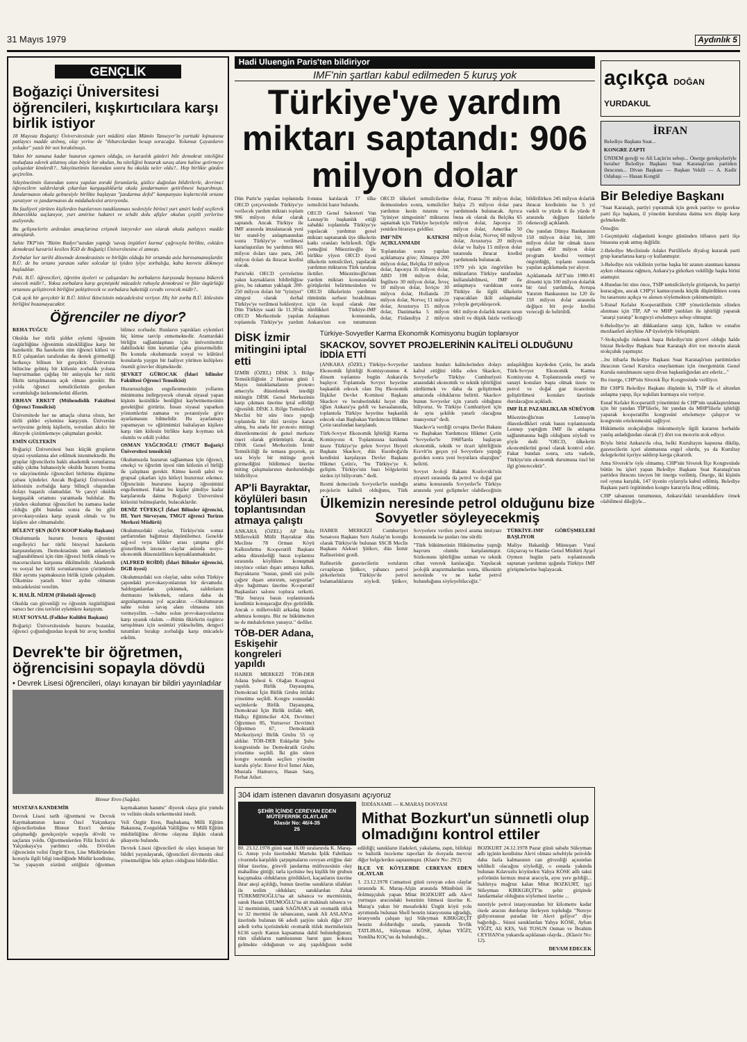31 Mayıs 1979 Aydınlık 5
GENÇLİK
Boğaziçi Üniversitesi öğrencileri, kışkırtıcılara karşı birlik istiyor
18 Mayısta Boğaziçi Üniversitesinde yurt müdürü olan Mümin Tanseyer'in yurttaki lojmanına patlayıcı madde atılmış, olay yerine de "ihbarcılardan hesap soracağız. Yolumuz Çayanların yoludur" yazılı bir not bırakılmıştı.
Yakın bir zamana kadar huzurun egemen olduğu, en karanlık günleri bile demokrat niteliğini muhafaza ederek atlatmış olan böyle bir okulun, bu niteliğini bozarak savaş alanı haline getirmeye çalışanlar kimlerdi?.. Sıkıyönetimin ilanından sonra bu okulda neler oldu?.. Hep birlikte gözden geçirelim.
Sıkıyönetimin ilanından sonra yapılan zoraki forumlarla, gizlice dağıtılan bildirilerle, devrimci öğrencilere saldırılarak çıkarılan kargaşalıklarla okula jandarmanın getirilmesi başarılmıştı. Jandarmanın okula gelmesiyle birlikte başlayan "jandarma defol" kampanyası kışkırtıcılık ortamı yaratıyor ve jandarmanın da müdahalesini artırıyordu.
Bu faaliyeti yürüten kişilerden bazılarının tutuklanması nedeniyle birinci yurt amiri hedef seçilerek ihbarcılıkla suçlanıyor, yurt amirine hakaret ve tehdit dolu afişler okulun çeşitli yerlerine asılıyordu.
Bu gelişmelerin ardından amaçlarına erişmek isteyenler son olarak okula patlayıcı madde atmışlardı.
Sahte TKP'nin "Bizim Radyo"sundan yaptığı 'savaş örgütleri kurma' çağrısıyla birlikte, eskiden demokrasi havarisi kesilen İGD de Boğaziçi Üniversitesine el atmıştı.
Zorbalar her tarihi dönemde demokrasinin ve birliğin olduğu bir ortamda asla barınamamışlardır. B.Ü. de bu ortamı yaratan sahte solcular işi iyiden iyiye zorbalığa, kaba kuvvete dökmeye başladılar.
Peki. B.Ü. öğrencileri, öğretim üyeleri ve çalışanları bu zorbaların karşısında boynunu bükerek sinecek midir?.. Yoksa zorbalara karşı geçmişteki mücadele ruhuyla demokrasi ve fikir özgürlüğü ortamını geliştirerek birliğini pekiştirecek ve zorbalara hakettiği cevabı verecek midir?..
Çok açık bir gerçektir ki B.Ü. kitlesi ikincisinin mücadelesini veriyor. Hiç bir zorba B.Ü. kitlesinin birliğini bozamayacaktır.
Öğrenciler ne diyor?
REHA TUĞCU
Okulda her türlü şiddet eylemi öğrenim özgürlüğüne öğrenimin sürekliliğine karşı bir harekettir. Bu hareketin tüm öğrenci kitlesi ve B.Ü çalışanları tarafından da destek görmediği herkesçe bilinen bir gerçektir. Üniversite bilincine gelmiş bir kitlenin zorbalık yoluna başvurmadan çağdaş bir anlayışla her türlü fikrin tartışılmasına açık olması gerekir. Bu yolda öğrenci temsilcilerinin gereken sorumluluğu üstlenmelerini dilerim.
ERHAN ERKUT (Mühendislik Fakültesi Öğrenci Temsilcisi)
Üniversitede her ne amaçla olursa olsun, her türlü şiddet eylemine karşıyım. Üniversite seviyesine gelmiş kişilerin, sorunları akılcı bir düzeyde çözümlemeye çalışmaları gerekir.
EMİN GÜLTEKİN
Boğaziçi Üniversitesi bazı küçük grupların siyasi oyunlarına alet edilmek istenmektedir. Bu gruplar öğrencilerin haklı akademik sorunlarına sahip çıkma bahanesiyle okulda huzuru bozma ve sıkıyönetimle öğrencileri birbirine düşürme çabası içindeler. Ancak Boğaziçi Üniversitesi kitlesinin zorbalığa karşı bilinçli oluşundan dolayı başarılı olamadılar. Ve çareyi okulda kargaşalık ortamını yaratmada buldular. Bu yüzden okulumuz öğrencileri bu zamana kadar olduğu gibi bundan sonra da bu gibi provokasyonlara karşı uyanık olmalı ve bu kişilere alet olmamalıdır.
BÜLENT ŞEN (KÖY-KOOP Kulüp Başkanı)
Okulumuzda huzuru bozucu öğrenimi engelleyici her türlü bireysel hareketin karşısındayım. Demokrasinin tam anlamıyla sağlanabilmesi için tüm öğrenci birlik olmalı ve maceracıların karşısına dikilmelidir. Akademik ve sosyal her türlü sorunlarımızın çözümünde fikir ayrımı yapmaksızın birlik içinde çalışalım. Ülkemize yararlı birer aydın olmanın mücadelesini verelim.
K. HALİL NİJEM (Filistinli öğrenci)
Okulda can güvenliği ve öğrenim özgürlüğünü sarsıcı her cins terörist eylemlere karşıyım.
SUAT SOYSAL (Folklor Kulübü Başkanı)
Boğaziçi Üniversitesinde huzuru bozanlar, öğrenci çoğunluğundan kopuk bir avuç kendini bilmez zorbadır. Bunların yaptıkları eylemleri hiç kimse tasvip etmemektedir. Aramızdaki birliğin sağlamlaşması için üniversitemiz dahilindeki tüm kurumlar çaba göstermelidir. Bu konuda okulumuzda sosyal ve kültürel konularda yaygın bir faaliyet yürüten kulüplere önemli görevler düşmektedir.
ŞEVKET GÜROCAK (İdari bilimler Fakültesi Öğrenci Temsilcisi)
Huzursuzluğun engellenmesinin yollarını minimuma indirgeyecek olursak siyasal yapan kişinin kesinlikle benliğini kaybetmemesinin gerektiğini görürüz. İnsan siyasal yaparken yöntemlerini zamana ve potansiyele göre ayarlamasını bilmelidir. Bu ayarlamayı yapamayan ve eğitimimizi baltalayan kişilere karşı tüm kitlenin birlikte karşı koyması tek olumlu ve etkili yoldur.
OSMAN YAĞCIOĞLU (TMGT Boğaziçi Üniversitesi temsilcisi)
Okulumuzda huzurun sağlanması için öğrenci, emekçi ve öğretim üyesi tüm kitlenin el birliği ile çalışması gerekir. Kimse kendi şahsi ve grupsal çıkarları için kitleyi huzursuz edemez. Öğrencinin huzurunu kaçırıp öğrenimini engellenmesi. Fakat bu kişiler şimdiye kadar karşılarında daima Boğaziçi Üniversitesi kitlesini bulmuşlardır, bulacaklardır.
DENİZ TÜFEKÇİ (İdari Bilimler öğrencisi, III. Yurt Sürveyanı, TMGT öğrenci Turizm Merkezi Müdürü)
Okulumuzdaki olaylar, Türkiye'nin somut şartlarından bağımsız düşünülemez. Genelde sağ-sol veya klikler arası çatışma gibi gösterilmek istenen olaylar aslında sosyo-ekonomik düzensizlikten kaynaklanmaktadır.
(ALFRED ROİDİ) (İdari Bilimler öğrencisi, DGB üyesi)
Okulumuzdaki son olaylar, sahte solun Türkiye çapındaki provokasyonlarının bir devamıdır. Saldırganlardan çekinmek, saldırıların durmasını beklemek, onların daha da azgınlaşmasına yol açacaktır. —Okulumuzun sahte solun savaş alanı olmasına izin vermeyelim. —Sahte solun provokasyonlarına karşı uyanık olalım. —Bütün fikirlerin özgürce tartışılması için sesimizi yükseltelim, dengeci tutumları bırakıp zorbalığa karşı mücadele edelim.
Devrek'te bir öğretmen, öğrencisini sopayla dövdü
• Devrek Lisesi öğrencileri, olayı kınayan bir bildiri yayınladılar
Binnur Eren (Sağda).
MUSTAFA KANDEMİR
Devrek Lisesi tarih öğretmeni ve Devrek Kaymakamının karısı Özel Yalçınkaya öğrencilerinden Binnur Eren'i dersine çalışmadığı gerekçesiyle sopayla dövdü ve saçlarını yoldu. Öğretmenlerden Filiz İncirci de Yalçınkaya'ya yardımcı oldu. Dövülen öğrencinin velisi Özgür Eren, Lise Müdüründen konuyla ilgili bilgi istediğinde Müdür kendisine, "ne yapayım sözünü ettiğiniz öğretmen kaymakamın hanımı" diyerek olaya göz yumdu ve velinin okulu terketmesini istedi.
Veli Özgür Eren, Başbakana, Milli Eğitim Bakanına, Zonguldak Valiliğine ve Milli Eğitim müdürlüğüne dövme olayına ilişkin olarak şikayette bulundu.
Devrek Lisesi öğrencileri de olayı kınayan bir bildiri yayınlayarak, öğrencileri dövmenin okul yönetmeliğine bile aykırı olduğunu bildirdiler.
Hadi Uluengin Paris'ten bildiriyor
IMF'nin şartları kabul edilmeden 5 kuruş yok
Türkiye'ye yardım miktarı saptandı: 906 milyon dolar
Dün Paris'te yapılan toplantıda OECD çerçevesinde Türkiye'ye verilecek yardım miktarı toplam 906 milyon dolar olarak saptandı. Ancak Türkiye ile IMF arasında imzalanacak yeni bir stand-by anlaşmasından sonra Türkiye'ye verilmesi kararlaştırılan bu yardımın 661 milyon doları taze para, 245 milyon doları da ihracat kredisi olacak.
Paris'teki OECD çevrelerine yakın kaynakların bildirdiğine göre, bu rakamın yaklaşık 200-250 milyon doları bir "iyiniyet" simgesi olarak derhal Türkiye'ye verilmesi bekleniyor. Dün Türkiye saati ile 11.30'da OECD Merkezinde yapılan toplantıda Türkiye'ye yardım fonuna katılacak 17 ülke temsilcisi hazır bulundu.
OECD Genel Sekreteri Van Lennep'in başkanlık ettiği sabahki toplantıda Türkiye'ye yapılacak yardımın genel miktarı saptanarak üye ülkelerin katkı oranları belirlendi. Öğle yemeğini Müezzinoğlu ile birlikte yiyen OECD üyesi ülkelerin temsilcileri, yapılacak yardımın miktarını Türk tarafına ilettiler. Müezzinoğlu'nun yardım miktarı konusundaki görüşlerini belirtmesinden ve OECD ülkelerinin yardımın tümünün serbest bırakılması için ön koşul olarak öne sürdükleri Türkiye-IMF Anlaşması konusunda, Ankara'nın son tutumunun OECD ülkeleri temsilcilerine iletmesinden sonra, temsilciler yardımın kesin tutarını ve "iyiniyet simgesinin" miktarını saptamak için Türkiye heyetiyle yeniden biraraya geldiler.
IMF'NİN KATKISI AÇIKLANMADI
Toplantıdan sonra yapılan açıklamaya göre; Almanya 200 milyon dolar, Belçika 10 milyon dolar, Japonya 35 milyon dolar, ABD 198 milyon dolar, İngiltere 30 milyon dolar, İsveç 10 milyon dolar, İsviçre 30 milyon dolar, Hollanda 20 milyon dolar, Norveç 11 milyon dolar, Avusturya 15 milyon dolar, Danimarka 5 milyon dolar, Finlandiya 2 milyon dolar, Fransa 70 milyon dolar, İtalya 25 milyon dolar para yardımında bulunacak. Ayrıca buna ek olarak da Belçika 65 milyon dolar, Japonya 35 milyon dolar, Amerika 50 milyon dolar, Norveç 60 milyon dolar, Avusturya 20 milyon dolar ve İtalya 15 milyon dolar tutarında ihracat kredisi yardımında bulunacak.
1979 yılı için öngörülen bu miktarların Türkiye tarafından kullanılabilmesi, IMF ile anlaşmaya vardıktan sonra Türkiye ile ilgili ülkelerin yapacakları ikili anlaşmalar yoluyla gerçekleşecek.
661 milyon dolarlık tutarın uzun süreli ve düşük faizle verileceği bildirilirken 245 milyon dolarlık ihracat kredisinin ise 5 yıl vadeli ve yüzde 6 ile yüzde 8 arasında değişen faizlerle ödeneceği açıklandı.
Öte yandan Dünya Bankasının 150 milyon dolar bir, 300 milyon dolar bir olmak üzere toplam 450 milyon dolar program kredisi vermeyi öngördüğü, toplantı sonunda yapılan açıklamada yer alıyor.
Açıklamada AET'nin 1980-81 dönemi için 100 milyon dolarlık bir özel yardımda, Avrupa Yatırım Bankasının ise 120 ile 150 milyon dolar arasında değişen bir proje kredisi vereceği de belirtildi.
DİSK İzmir mitingini iptal etti
İZMİR (ÖZEL) DİSK 3. Bölge Temsilciliğinin 2 Haziran günü 1 Mayıs tutuklamalarını protesto amacıyla düzenlemek istediği mitingin DİSK Genel Merkezinin karşı çıkması üzerine iptal edildiği öğrenildi. DİSK 3. Bölge Temsilcileri Meclisi bir süre önce yaptığı toplantıda bir dizi tavsiye kararı almış, bu arada bir protesto mitingi düzenlenmesini de genel merkeze öneri olarak götürmüştü. Ancak, DİSK Genel Merkezinin İzmir Temsilciliği ile temasa geçerek, şu sıra böyle bir mitinge gerek görmediğini bildirmesi üzerine miting çalışmalarının durdurulduğu bildiriliyor.
AP'li Bayraktar, köylüleri basın toplantısından atmaya çalıştı
ANKARA (ÖZEL) AP Bolu Milletvekili Müfit Bayraktar dün Mecliste 78 Orman Köyü Kalkındırma Kooperatifi Başkanı adına düzenlediği basın toplantısı sırasında köylülere konuşmak isteyince onları dışarı atmaya kalktı. Bayraktarın "Susun, şimdi sizi polis çağırır dışarı attırırım, saygısızlar" diye bağırması üzerine Kooperatif Başkanları salonu topluca terketti. "Biz buraya basın toplantısında kendimiz konuşacağız diye getirildik. Ancak o milletvekili arkadaş bizim adımıza konuştu. Biz ne hükümetten ne de muhalefetten yanayız." dediler.
TÖB-DER Adana, Eskişehir kongreleri yapıldı
HABER MERKEZİ TÖB-DER Adana Şubesi 6. Olağan Kongresi yapıldı. Birlik Dayanışma, Demokrasi İçin Birlik Grubu ittifakı yönetime seçildi. Kongre sonundaki seçimlerde Birlik Dayanışma, Demokrasi İçin Birlik ittifakı 448, Halkçı Eğitimciler 424, Devrimci Öğretmen 85, Yurtsever Devrimci Öğretmen 67, Demokratik Merkeziyetçi Birlik Grubu 55 oy aldılar. TÖB-DER Eskişehir Şube kongresinde ise Demokratik Grubu yönetime seçildi. İki gün süren kongre sonunda seçilen yönetim kurulu şöyle: Enver Erol İsmet Akın, Mustafa Hamurcu, Hasan Satış, Ferhat Atlıer.
Türkiye-Sovyetler Karma Ekonomik Komisyonu bugün toplanıyor
SKACKOV, SOVYET PROJELERİNİN KALİTELİ OLDUĞUNU İDDİA ETTİ
(ANKARA (ÖZEL) Türkiye-Sovyetler Ekonomik İşbirliği Komisyonunun 4. dönem toplantısı bugün Ankara'da başlıyor. Toplantıda Sovyet heyetine başkanlık edecek olan Dış Ekonomik İlişkiler Devlet Komitesi Başkanı Skackov ve beraberindeki heyet dün öğlen Ankara'ya geldi ve havaalanında, toplantıda Türkiye heyetine başkanlık edecek olan Başbakan Yardımcısı Hikmet Çetin tarafından karşılandı.
Türk-Sovyet Ekonomik İşbirliği Karma Komisyonu 4. Toplantısına katılmak üzere Türkiye'ye gelen Sovyet Heyeti Başkanı Skackov, dün Esenboğa'da kendisini karşılayan Devlet Başkanı Hikmet Çetin'e, "bu Türkiye'ye 6. gelişim. Türkiye'nin bazı bölgelerini sizden iyi biliyorum." dedi.
Resmi demecinde Sovyetler'in sunduğu projelerin kaliteli olduğunu, Türk tarafının bunları kalitelerinden dolayı kabul ettiğini iddia eden Skackov, Sovyetler'le Türkiye Cumhuriyeti arasındaki ekonomik ve teknik işbirliğini sürdürmek ve daha da geliştirmek amacında olduklarını belirtti. Skackov bunun Sovyetler için yararlı olduğunu biliyoruz. Ve Türkiye Cumhuriyeti için de aynı şekilde yararlı olacağına inanıyoruz" dedi.
Skackov'a verdiği cevapta Devlet Bakanı ve Başbakan Yardımcısı Hikmet Çetin "Sovyetler'le 1960'larda başlayan ekonomik, teknik ve ticari işbirliğinin Ecevit'in geçen yıl Sovyetlere yaptığı geziden sonra yeni boyutlara ulaştığını" belirtti.
Sovyet Jeoloji Bakanı Kozlovski'nin ziyareti sırasında da petrol ve doğal gaz arama konusunda Sovyetler'le Türkiye arasında yeni gelişmeler olabileceğinin anlaşıldığını kaydeden Çetin, bu arada Türk-Sovyet Ekonomik Karma Komisyonu 4. Toplantısında enerji ve sanayi konuları başta olmak üzere ve petrol ve doğal gaz ticaretinin geliştirilmesi konuları üzerinde durulacağını açıkladı.
IMF İLE PAZARLIKLAR SÜRÜYOR
Müezzinoğlu'nun Lennep'in düzenledikleri ortak basın toplantısında Lennep yaptığım IMF ile anlaşma sağlanmasına bağlı olduğunu söyledi ve şöyle dedi: "OECD, ülkelerin ekonomilerini genel olarak kontrol eder. Fakat bundan sonra, orta vadede, Türkiye'nin ekonomik durumuna özel bir ilgi gösterecektir".
Ülkemizin neresinde petrol olduğunu bize Sovyetler söyleyecekmiş
HABER MERKEZİ Cumhuriyet Senatosu Başkanı Sırrı Atalay'ın konuğu olarak Türkiye'de bulunan SSCB Meclis Başkanı Aleksei Şitikov, dün İzmir Rafinerisini gezdi.
Rafineride gazetecilerin sorularını cevaplayan Şitikov, yabancı petrol şirketlerinin Türkiye'de petrol bulamadıklarını söyledi. Şitikov, Sovyetlere verilen petrol arama imtiyazı konusunda ise şunları öne sürdü:
"Türk hükümetinin Hükümetine yaptığı başvuru olumlu karşılanmıştır. Sözkonusu işbirliğine uzman ve teknik cihaz vererek katılacağız. Yapılacak jeolojik araştırmalardan sonra, ülkenizin neresinde ve ne kadar petrol bulunduğunu söyleyebileceğiz."
TÜRKİYE-IMF GÖRÜŞMELERİ BAŞLIYOR
Maliye Bakanlığı Müsteşarı Vural Güçsavaş ve Hazine Genel Müdürü Ayşel Oymen bugün paris toplantısında saptanan yardımın ışığında Türkiye IMF görüşmelerine başlayacak.
304 idam istenen davanın dosyasını açıyoruz
ŞEHİR İÇİNDE CEREYAN EDEN MÜTEFERRİK OLAYLAR
Klasör No: 46/4-35
25
İDDİANAME — K.MARAŞ DOSYASI
Mithat Bozkurt'un sünnetli olup olmadığını kontrol ettiler
80. 23.12.1978 günü saat 16.00 sıralarında K. Maraş-G. Antep yolu üzerindeki Marteks İplik Fabrikası civarında karşılıklı çarpışmaların cereyan ettiğine dair ihbar üzerine, görevli jandarma müfrezesinin olay mahalline gittiği; tarla içerisine beş kişilik bir grubun kaçışmakta olduklarını gördükleri, kaçanların üzerine ihtar ateşi açıldığı, bunun üzerine sanıkların silahları ile teslim oldukları; sanıklardan Zekai TÜRKMENOĞLU'na ait tabanca ve mermisinin, sanık Hasan URUMOĞLU'na ait makinalı tabanca ve 32 mermisinin, sanık SAĞNAK'a ait otomatik tüfek ve 32 mermisi ile tabancanın, sanık Ali ASLAN'ın üzerinde bulunan 66 adedi şarjöre takılı diğer 207 adedi torba içerisindeki otomatik tüfek mermilerinin 6136 sayılı Kanun kapsamına dahil bulunduğunun; tüm silahların namlusunun barut gazı kokusu gelmekte olduğunun ve atış yapıldığının tesbit edildiği; sanıkların ifadeleri, yakalama, zaptı, bilirkişi ve balistik inceleme raporları ile dosyada mevcut diğer belgelerden saptanmıştır. (Klasör No: 29/2)
İLÇE VE KÖYLERDE CEREYAN EDEN OLAYLAR
1. 23.12.1978 Cumartesi günü cereyan eden olaylar sırasında K. Maraş-Afşin arasında Münibüsü ile dolmuşçuluk yapan Mitat BOZKURT adlı Alevi yurttaşın aracındaki benzinin bitmesi üzerine K. Maraş'a yakın bir mesafedeki Üngüt köyü yolu ayrımında bulunan Shell benzin istasyonuna uğradığı, istasyonda çalışan işçi Süleyman KIRKGEÇİT benzin doldurduğu sırada, yanında Tevfik TATLIBAL, Süleyman KÖSE, Ayhan YİĞİT, Yemliha KOÇ'un da bulunduğu...
BOZKURT 24.12.1978 Pazar günü sabahı Süleyman adlı işçinin kendisine Alevi olması sebebiyle petrolde daha fazla kalmasının can güvenliği açısından tehlikeli olacağını söylediği, o esnada yakında bulunan Kılavuzlu köyünden Yahya KÖSE adlı taksi şoförünün kırmızı murat aracıyla, aynı yere geldiği... Saldırıya mağruz kalan Mitat BOZKURT, işçi Süleyman KIRKGEÇİT'in şehir girişinde Jandarmalar olduğunu söylemesi üzerine ...
suretiyle petrol istasyonundan bir kilometre kadar ötede aracını durdurup ilerleyen topluluğa "Nereye gidiyorsunuz şuradan bir Alevi geliyor" diye bağırdığı... Sünni sanıklardan Yahya KÖSE, Ayhan YİĞİT, Ali KES, Veli TOSUN Osman ve İbrahim CEYHAN'ın yukarıda açıklanan olayda... (Klasör No: 12).
DEVAM EDECEK
açıkça DOĞAN YURDAKUL
İRFAN
Belediye Başkanı Suat...
KONGRE ZAPTI
ÜNDEM gereği ve Ali Laçin'ın sebep... Önerge gerekçeleriyle beraber Belediye Başkanı Suat Karataşlı'nın partiden ihracının... Divan Başkanı — Başkan Vekili — A. Kadir Odabaşı — Hasan Kongül
Bir Belediye Başkanı
"Suat Karataşlı, partiyi yıpratmak için gerek partiye ve gerekse parti ilçe başkanı, il yönetim kuruluna daima ters düşüp karşı gelmektedir.
Örneğin:
1-Geçmişteki olağanüstü kongre gününden itibaren parti ilçe binasına ayak atmış değildir.
2-Belediye Meclisinde Adalet Partililerle diyalog kurarak parti grup kararlarına karşı oy kullanmıştır.
3-Belediye reis vekilinin yerine başka bir azanın atanması kanuna aykırı olmasına rağmen, Ankara'ya giderken vekilliğe başka birini atamıştır.
4-Bundan bir süre önce, TSİP temsilcileriyle görüşerek, bu partiyi kuracağını, ancak CHP'yi kamuoyunda küçük düşürdükten sonra bu tasarısını açıkça ve alenen söylemekten çekinmemiştir.
5-Esnaf Kefalet Kooperatifinin CHP yöneticilerinin elinden alınması için TİP, AP ve MHP yanlıları ile işbirliği yaparak "anarşi yaratıp" kongreyi ertelemeye sebep olmuştur.
6-Belediye'ye ait dükkanların satışı için, halkın ve esnafın menfaatleri aleyhine AP üyeleriyle birleşmiştir.
7-Stokçuluğu önlemek başta Belediye'nin görevi olduğu halde bizzat Belediye Başkanı Suat Karataşlı dört ton motorin alarak stokçuluk yapmıştır.
...bu itibarla Belediye Başkanı Suat Karataşlı'nın partimizden ihracının Genel Kurulca onaylanması için önergemizin Genel Kurula sunulmasını sayın divan başkanlığından arz ederiz..."
Bu önerge, CHP'nin Siverek İlçe Kongresinde veriliyor.
Bir CHP'li Belediye Başkanı düşünün ki, TSİP ile el altından anlaşma yapıp, ilçe teşkilatı kurmaya söz veriyor.
Esnaf Kefalet Kooperatifi yönetimini de CHP'nin uzaklaştırılması için bir yandan TİP'lilerle, bir yandan da MHP'lilerle işbirliği yaparak kooperatifin kongresini ertelemeye çalışıyor ve kongrenin ertelenmesini sağlıyor.
Hükümetin stokçuluğun önlenmesiyle ilgili kararını herhalde yanlış anladığından olacak (!) dört ton motorin stok ediyor.
Böyle birisi Ankara'da olsa, belki Kurultayın kapısına dikilip, gazetecilerin içeri alınmasına engel olurdu, ya da Kurultay delegelerini içeriye saldırıp kavga çıkarırdı.
Ama Siverek'te öyle olmamış. CHP'nin Siverek İlçe Kongresinde bütün bu işleri yapan Belediye Başkanı Suat Karataşlı'nın partiden ihracını isteyen bir önerge verilmiş. Önerge, iki kişinin red oyuna karşılık, 147 üyenin oylarıyla kabul edilmiş. Belediye Başkanı parti örgütünden kongre kararıyla ihraç edilmiş.
CHP tabanının tutumunun, Ankara'daki tavandakilere örnek olabilmesi dileğiyle...